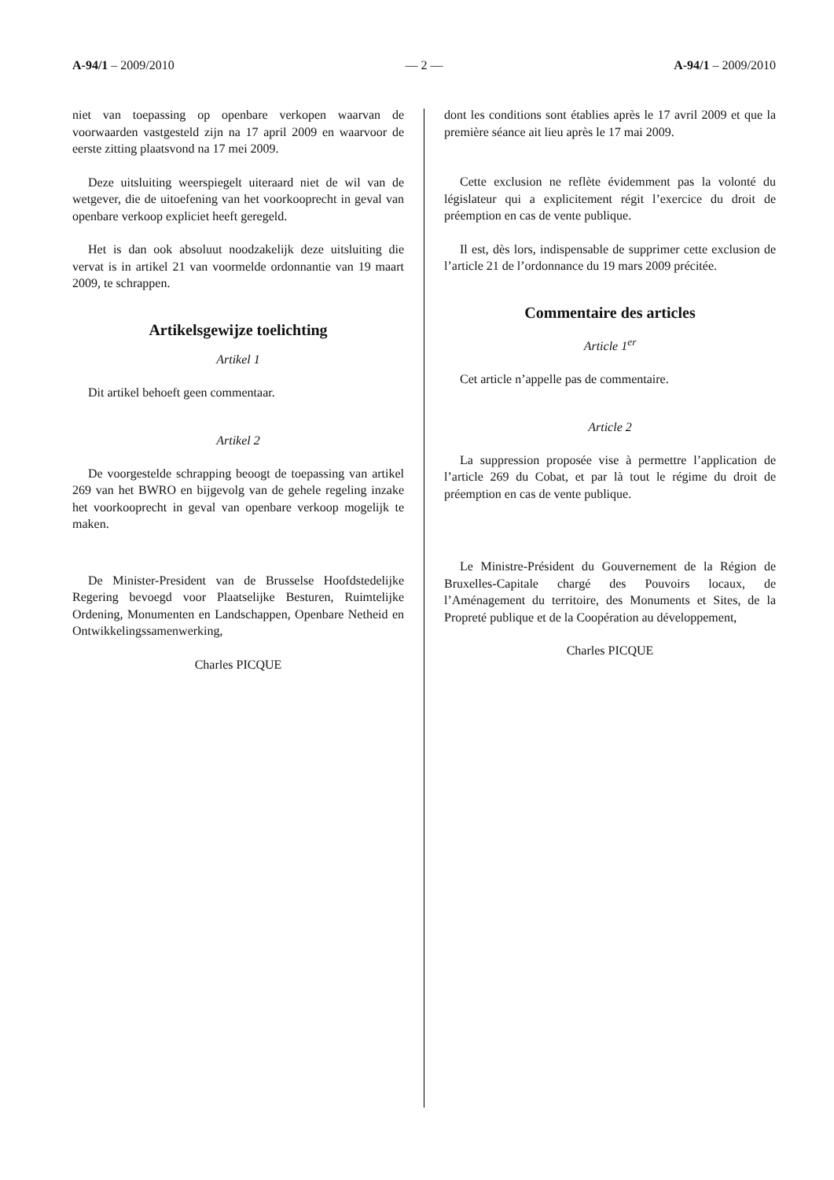A-94/1 – 2009/2010 — 2 — A-94/1 – 2009/2010
niet van toepassing op openbare verkopen waarvan de voorwaarden vastgesteld zijn na 17 april 2009 en waarvoor de eerste zitting plaatsvond na 17 mei 2009.
Deze uitsluiting weerspiegelt uiteraard niet de wil van de wetgever, die de uitoefening van het voorkooprecht in geval van openbare verkoop expliciet heeft geregeld.
Het is dan ook absoluut noodzakelijk deze uitsluiting die vervat is in artikel 21 van voormelde ordonnantie van 19 maart 2009, te schrappen.
Artikelsgewijze toelichting
Artikel 1
Dit artikel behoeft geen commentaar.
Artikel 2
De voorgestelde schrapping beoogt de toepassing van artikel 269 van het BWRO en bijgevolg van de gehele regeling inzake het voorkooprecht in geval van openbare verkoop mogelijk te maken.
De Minister-President van de Brusselse Hoofdstedelijke Regering bevoegd voor Plaatselijke Besturen, Ruimtelijke Ordening, Monumenten en Landschappen, Openbare Netheid en Ontwikkelingssamenwerking,
Charles PICQUE
dont les conditions sont établies après le 17 avril 2009 et que la première séance ait lieu après le 17 mai 2009.
Cette exclusion ne reflète évidemment pas la volonté du législateur qui a explicitement régit l’exercice du droit de préemption en cas de vente publique.
Il est, dès lors, indispensable de supprimer cette exclusion de l’article 21 de l’ordonnance du 19 mars 2009 précitée.
Commentaire des articles
Article 1<sup>er</sup>
Cet article n’appelle pas de commentaire.
Article 2
La suppression proposée vise à permettre l’application de l’article 269 du Cobat, et par là tout le régime du droit de préemption en cas de vente publique.
Le Ministre-Président du Gouvernement de la Région de Bruxelles-Capitale chargé des Pouvoirs locaux, de l’Aménagement du territoire, des Monuments et Sites, de la Propreté publique et de la Coopération au développement,
Charles PICQUE